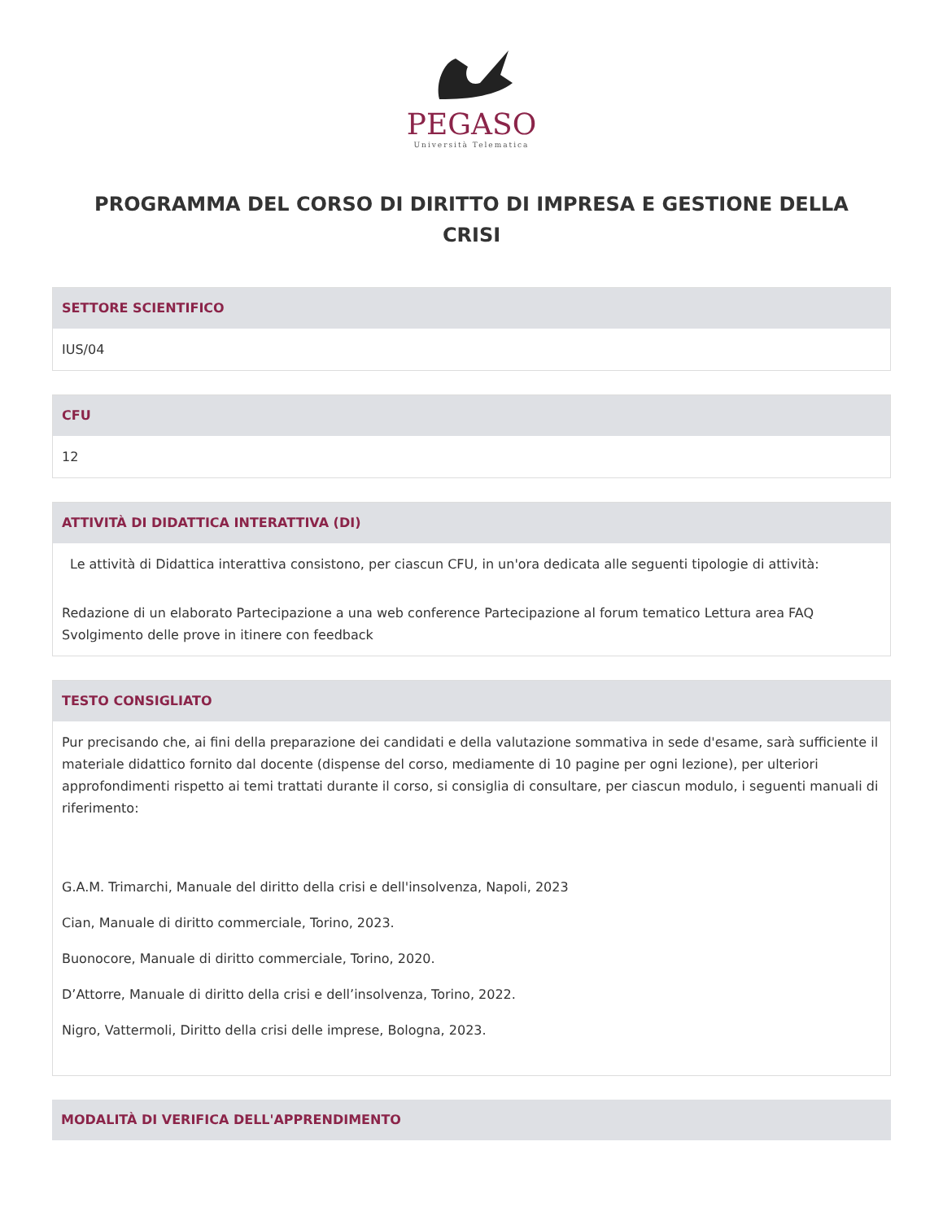PEGASO
Università Telematica
PROGRAMMA DEL CORSO DI DIRITTO DI IMPRESA E GESTIONE DELLA CRISI
SETTORE SCIENTIFICO
IUS/04
CFU
12
ATTIVITÀ DI DIDATTICA INTERATTIVA (DI)
Le attività di Didattica interattiva consistono, per ciascun CFU, in un'ora dedicata alle seguenti tipologie di attività:
Redazione di un elaborato Partecipazione a una web conference Partecipazione al forum tematico Lettura area FAQ Svolgimento delle prove in itinere con feedback
TESTO CONSIGLIATO
Pur precisando che, ai fini della preparazione dei candidati e della valutazione sommativa in sede d'esame, sarà sufficiente il materiale didattico fornito dal docente (dispense del corso, mediamente di 10 pagine per ogni lezione), per ulteriori approfondimenti rispetto ai temi trattati durante il corso, si consiglia di consultare, per ciascun modulo, i seguenti manuali di riferimento:
G.A.M. Trimarchi, Manuale del diritto della crisi e dell'insolvenza, Napoli, 2023
Cian, Manuale di diritto commerciale, Torino, 2023.
Buonocore, Manuale di diritto commerciale, Torino, 2020.
D’Attorre, Manuale di diritto della crisi e dell’insolvenza, Torino, 2022.
Nigro, Vattermoli, Diritto della crisi delle imprese, Bologna, 2023.
MODALITÀ DI VERIFICA DELL'APPRENDIMENTO